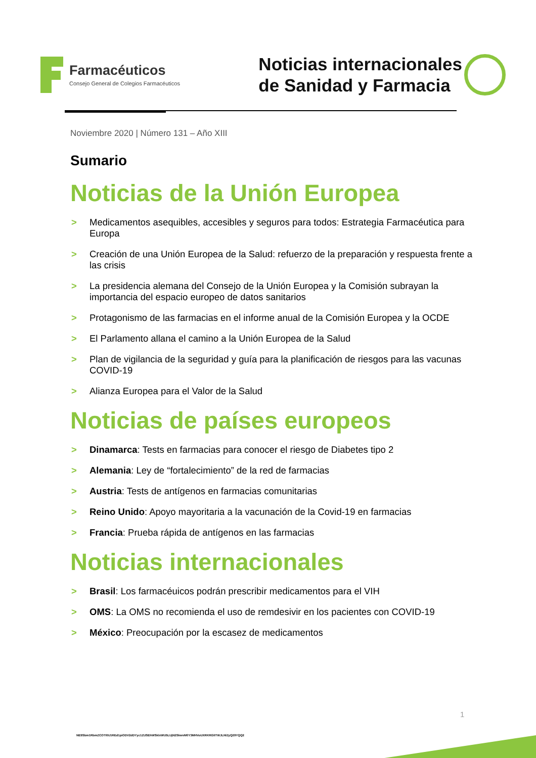Farmacéuticos
Consejo General de Colegios Farmacéuticos
Noticias internacionales
de Sanidad y Farmacia
Noviembre 2020 | Número 131 – Año XIII
Sumario
Noticias de la Unión Europea
> Medicamentos asequibles, accesibles y seguros para todos: Estrategia Farmacéutica para Europa
> Creación de una Unión Europea de la Salud: refuerzo de la preparación y respuesta frente a las crisis
> La presidencia alemana del Consejo de la Unión Europea y la Comisión subrayan la importancia del espacio europeo de datos sanitarios
> Protagonismo de las farmacias en el informe anual de la Comisión Europea y la OCDE
> El Parlamento allana el camino a la Unión Europea de la Salud
> Plan de vigilancia de la seguridad y guía para la planificación de riesgos para las vacunas COVID-19
> Alianza Europea para el Valor de la Salud
Noticias de países europeos
> Dinamarca: Tests en farmacias para conocer el riesgo de Diabetes tipo 2
> Alemania: Ley de “fortalecimiento” de la red de farmacias
> Austria: Tests de antígenos en farmacias comunitarias
> Reino Unido: Apoyo mayoritaria a la vacunación de la Covid-19 en farmacias
> Francia: Prueba rápida de antígenos en las farmacias
Noticias internacionales
> Brasil: Los farmacéuicos podrán prescribir medicamentos para el VIH
> OMS: La OMS no recomienda el uso de remdesivir en los pacientes con COVID-19
> México: Preocupación por la escasez de medicamentos
1
NE9Sbm1RbmZCOTI0U1REd1piODV2dDYyc1ZUSEhWSklxWU5LUjN2SkwvM0Y3MHVoUXRKRGlITWJLNlZyQ29YQQ2